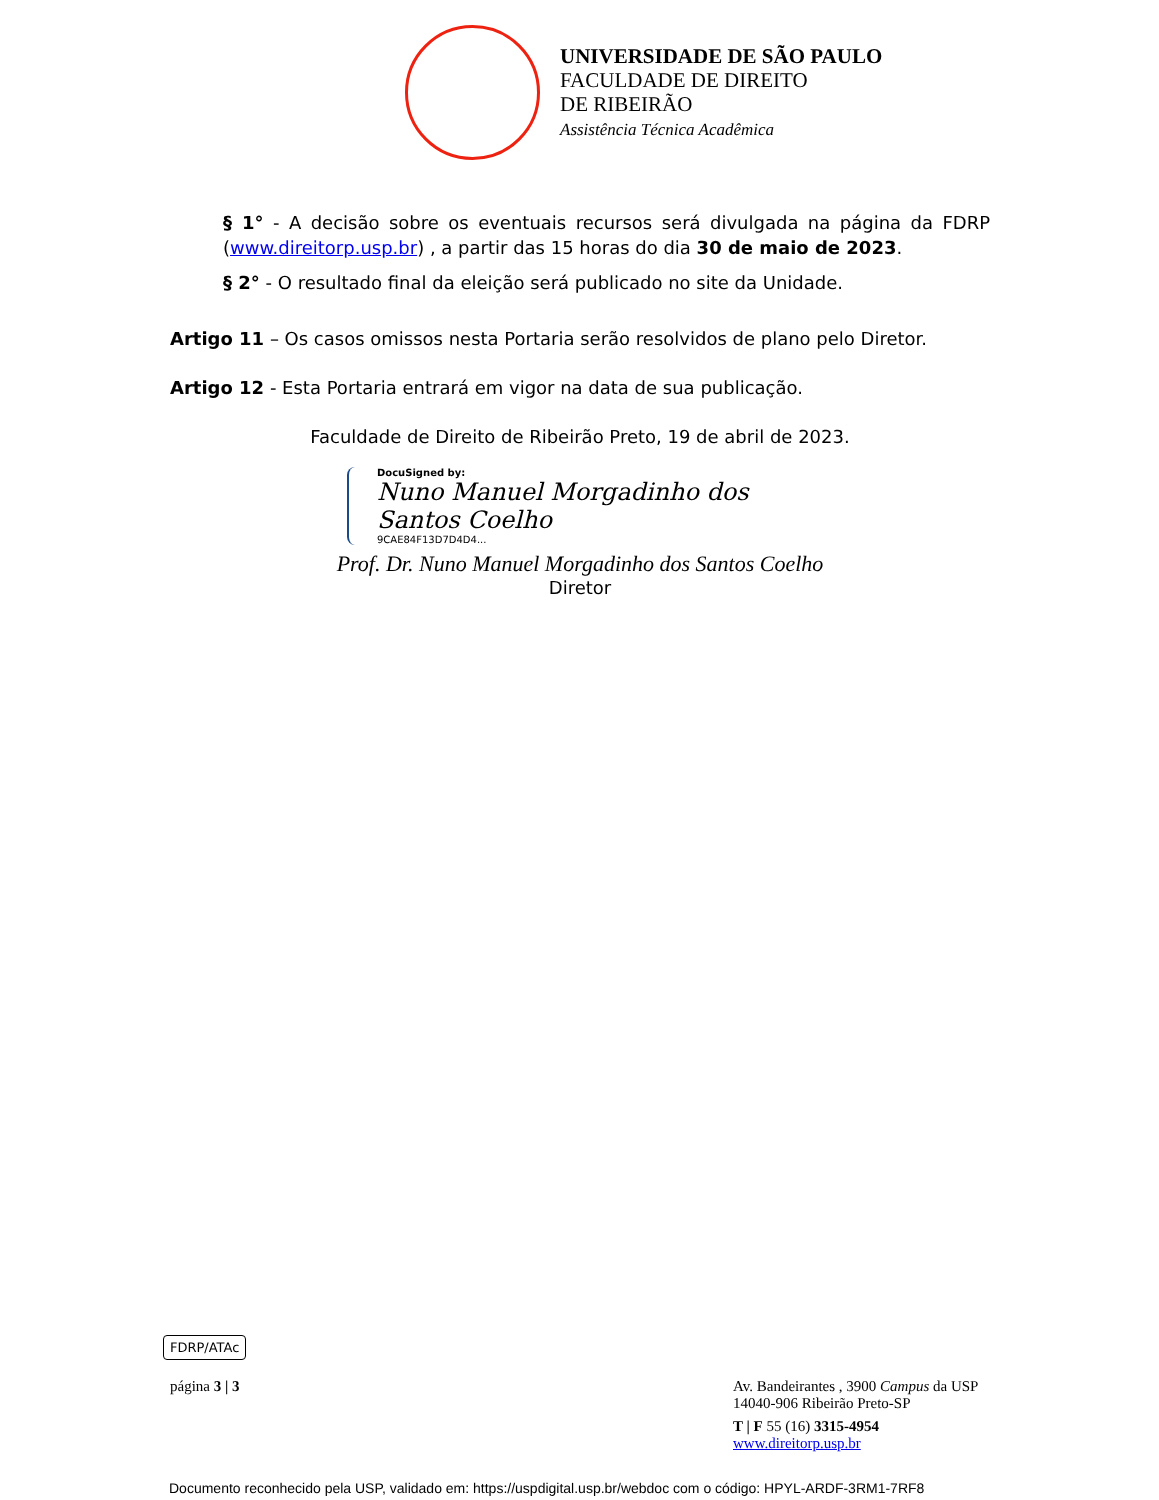UNIVERSIDADE DE SÃO PAULO
FACULDADE DE DIREITO
DE RIBEIRÃO
Assistência Técnica Acadêmica
§ 1° - A decisão sobre os eventuais recursos será divulgada na página da FDRP (www.direitorp.usp.br) , a partir das 15 horas do dia 30 de maio de 2023.
§ 2° - O resultado final da eleição será publicado no site da Unidade.
Artigo 11 – Os casos omissos nesta Portaria serão resolvidos de plano pelo Diretor.
Artigo 12 - Esta Portaria entrará em vigor na data de sua publicação.
Faculdade de Direito de Ribeirão Preto, 19 de abril de 2023.
DocuSigned by:
Nuno Manuel Morgadinho dos Santos Coelho
9CAE84F13D7D4D4...
Prof. Dr. Nuno Manuel Morgadinho dos Santos Coelho
Diretor
FDRP/ATAc
página 3 | 3 Av. Bandeirantes , 3900 Campus da USP
14040-906 Ribeirão Preto-SP
T | F 55 (16) 3315-4954
www.direitorp.usp.br
Documento reconhecido pela USP, validado em: https://uspdigital.usp.br/webdoc com o código: HPYL-ARDF-3RM1-7RF8